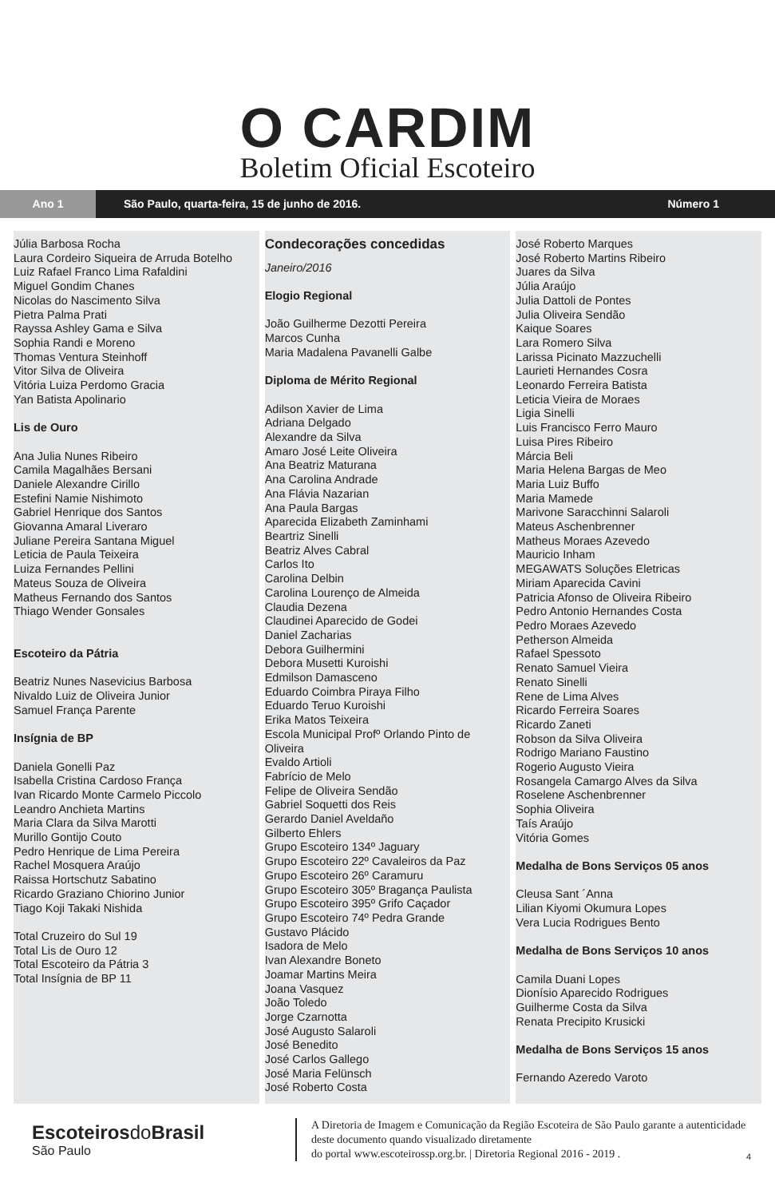O CARDIM
Boletim Oficial Escoteiro
Ano 1 São Paulo, quarta-feira, 15 de junho de 2016. Número 1
Júlia Barbosa Rocha
Laura Cordeiro Siqueira de Arruda Botelho
Luiz Rafael Franco Lima Rafaldini
Miguel Gondim Chanes
Nicolas do Nascimento Silva
Pietra Palma Prati
Rayssa Ashley Gama e Silva
Sophia Randi e Moreno
Thomas Ventura Steinhoff
Vitor Silva de Oliveira
Vitória Luiza Perdomo Gracia
Yan Batista Apolinario
Lis de Ouro
Ana Julia Nunes Ribeiro
Camila Magalhães Bersani
Daniele Alexandre Cirillo
Estefini Namie Nishimoto
Gabriel Henrique dos Santos
Giovanna Amaral Liveraro
Juliane Pereira Santana Miguel
Leticia de Paula Teixeira
Luiza Fernandes Pellini
Mateus Souza de Oliveira
Matheus Fernando dos Santos
Thiago Wender Gonsales
Escoteiro da Pátria
Beatriz Nunes Nasevicius Barbosa
Nivaldo Luiz de Oliveira Junior
Samuel França Parente
Insígnia de BP
Daniela Gonelli Paz
Isabella Cristina Cardoso França
Ivan Ricardo Monte Carmelo Piccolo
Leandro Anchieta Martins
Maria Clara da Silva Marotti
Murillo Gontijo Couto
Pedro Henrique de Lima Pereira
Rachel Mosquera Araújo
Raissa Hortschutz Sabatino
Ricardo Graziano Chiorino Junior
Tiago Koji Takaki Nishida
Total Cruzeiro do Sul 19
Total Lis de Ouro 12
Total Escoteiro da Pátria 3
Total Insígnia de BP 11
Condecorações concedidas
Janeiro/2016
Elogio Regional
João Guilherme Dezotti Pereira
Marcos Cunha
Maria Madalena Pavanelli Galbe
Diploma de Mérito Regional
Adilson Xavier de Lima
Adriana Delgado
Alexandre da Silva
Amaro José Leite Oliveira
Ana Beatriz Maturana
Ana Carolina Andrade
Ana Flávia Nazarian
Ana Paula Bargas
Aparecida Elizabeth Zaminhami
Beartriz Sinelli
Beatriz Alves Cabral
Carlos Ito
Carolina Delbin
Carolina Lourenço de Almeida
Claudia Dezena
Claudinei Aparecido de Godei
Daniel Zacharias
Debora Guilhermini
Debora Musetti Kuroishi
Edmilson Damasceno
Eduardo Coimbra Piraya Filho
Eduardo Teruo Kuroishi
Erika Matos Teixeira
Escola Municipal Profº Orlando Pinto de Oliveira
Evaldo Artioli
Fabrício de Melo
Felipe de Oliveira Sendão
Gabriel Soquetti dos Reis
Gerardo Daniel Aveldaño
Gilberto Ehlers
Grupo Escoteiro 134º Jaguary
Grupo Escoteiro 22º Cavaleiros da Paz
Grupo Escoteiro 26º Caramuru
Grupo Escoteiro 305º Bragança Paulista
Grupo Escoteiro 395º Grifo Caçador
Grupo Escoteiro 74º Pedra Grande
Gustavo Plácido
Isadora de Melo
Ivan Alexandre Boneto
Joamar Martins Meira
Joana Vasquez
João Toledo
Jorge Czarnotta
José Augusto Salaroli
José Benedito
José Carlos Gallego
José Maria Felünsch
José Roberto Costa
José Roberto Marques
José Roberto Martins Ribeiro
Juares da Silva
Júlia Araújo
Julia Dattoli de Pontes
Julia Oliveira Sendão
Kaique Soares
Lara Romero Silva
Larissa Picinato Mazzuchelli
Laurieti Hernandes Cosra
Leonardo Ferreira Batista
Leticia Vieira de Moraes
Ligia Sinelli
Luis Francisco Ferro Mauro
Luisa Pires Ribeiro
Márcia Beli
Maria Helena Bargas de Meo
Maria Luiz Buffo
Maria Mamede
Marivone Saracchinni Salaroli
Mateus Aschenbrenner
Matheus Moraes Azevedo
Mauricio Inham
MEGAWATS Soluções Eletricas
Miriam Aparecida Cavini
Patricia Afonso de Oliveira Ribeiro
Pedro Antonio Hernandes Costa
Pedro Moraes Azevedo
Petherson Almeida
Rafael Spessoto
Renato Samuel Vieira
Renato Sinelli
Rene de Lima Alves
Ricardo Ferreira Soares
Ricardo Zaneti
Robson da Silva Oliveira
Rodrigo Mariano Faustino
Rogerio Augusto Vieira
Rosangela Camargo Alves da Silva
Roselene Aschenbrenner
Sophia Oliveira
Taís Araújo
Vitória Gomes
Medalha de Bons Serviços 05 anos
Cleusa Sant ´Anna
Lilian Kiyomi Okumura Lopes
Vera Lucia Rodrigues Bento
Medalha de Bons Serviços 10 anos
Camila Duani Lopes
Dionísio Aparecido Rodrigues
Guilherme Costa da Silva
Renata Precipito Krusicki
Medalha de Bons Serviços 15 anos
Fernando Azeredo Varoto
EscoteirosdoBrasil
São Paulo
A Diretoria de Imagem e Comunicação da Região Escoteira de São Paulo garante a autenticidade deste documento quando visualizado diretamente
do portal www.escoteirossp.org.br. | Diretoria Regional 2016 - 2019 .
4